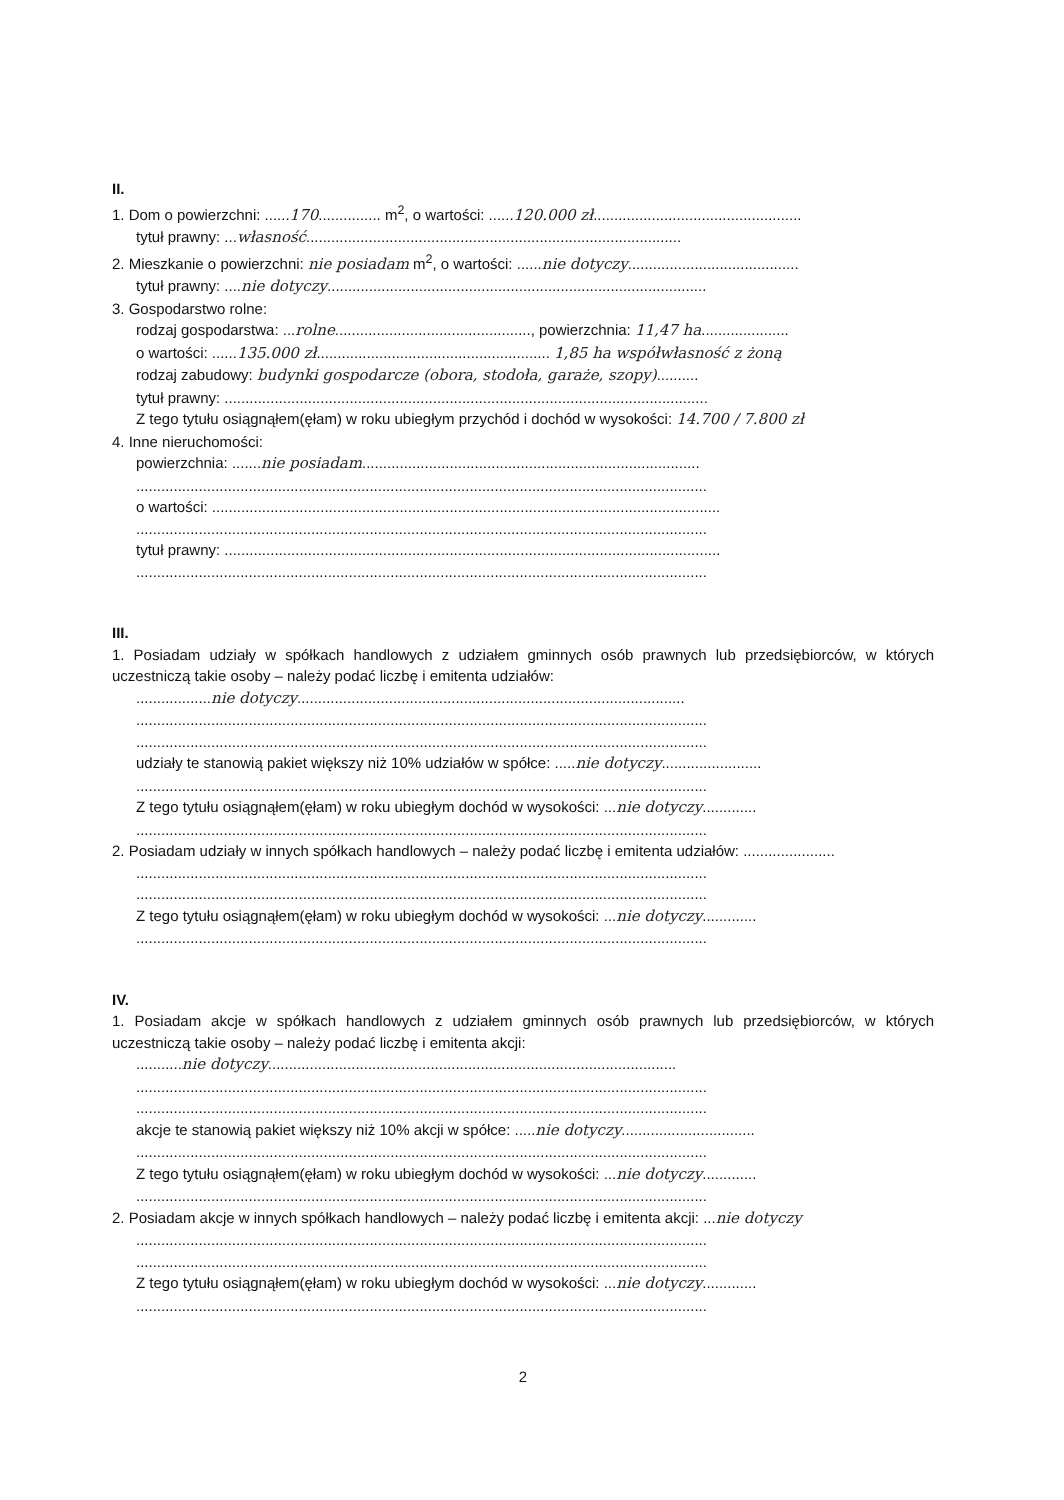II.
1. Dom o powierzchni: ......170............... m<sup>2</sup>, o wartości: ......120.000 zł..................................................
tytuł prawny: ...własność..........................................................................................
2. Mieszkanie o powierzchni: nie posiadam m<sup>2</sup>, o wartości: ......nie dotyczy.........................................
tytuł prawny: ....nie dotyczy...........................................................................................
3. Gospodarstwo rolne:
rodzaj gospodarstwa: ...rolne..............................................., powierzchnia: 11,47 ha.....................
o wartości: ......135.000 zł........................................................ 1,85 ha współwłasność z żoną
rodzaj zabudowy: budynki gospodarcze (obora, stodoła, garaże, szopy)..........
tytuł prawny: ....................................................................................................................
Z tego tytułu osiągnąłem(ęłam) w roku ubiegłym przychód i dochód w wysokości: 14.700 / 7.800 zł
4. Inne nieruchomości:
powierzchnia: .......nie posiadam.................................................................................
.........................................................................................................................................
o wartości: ..........................................................................................................................
.........................................................................................................................................
tytuł prawny: .......................................................................................................................
.........................................................................................................................................
III.
1. Posiadam udziały w spółkach handlowych z udziałem gminnych osób prawnych lub przedsiębiorców, w których uczestniczą takie osoby – należy podać liczbę i emitenta udziałów:
..................nie dotyczy.............................................................................................
.........................................................................................................................................
.........................................................................................................................................
udziały te stanowią pakiet większy niż 10% udziałów w spółce: .....nie dotyczy........................
.........................................................................................................................................
Z tego tytułu osiągnąłem(ęłam) w roku ubiegłym dochód w wysokości: ...nie dotyczy.............
.........................................................................................................................................
2. Posiadam udziały w innych spółkach handlowych – należy podać liczbę i emitenta udziałów: ......................
.........................................................................................................................................
.........................................................................................................................................
Z tego tytułu osiągnąłem(ęłam) w roku ubiegłym dochód w wysokości: ...nie dotyczy.............
.........................................................................................................................................
IV.
1. Posiadam akcje w spółkach handlowych z udziałem gminnych osób prawnych lub przedsiębiorców, w których uczestniczą takie osoby – należy podać liczbę i emitenta akcji:
...........nie dotyczy..................................................................................................
.........................................................................................................................................
.........................................................................................................................................
akcje te stanowią pakiet większy niż 10% akcji w spółce: .....nie dotyczy................................
.........................................................................................................................................
Z tego tytułu osiągnąłem(ęłam) w roku ubiegłym dochód w wysokości: ...nie dotyczy.............
.........................................................................................................................................
2. Posiadam akcje w innych spółkach handlowych – należy podać liczbę i emitenta akcji: ...nie dotyczy
.........................................................................................................................................
.........................................................................................................................................
Z tego tytułu osiągnąłem(ęłam) w roku ubiegłym dochód w wysokości: ...nie dotyczy.............
.........................................................................................................................................
2